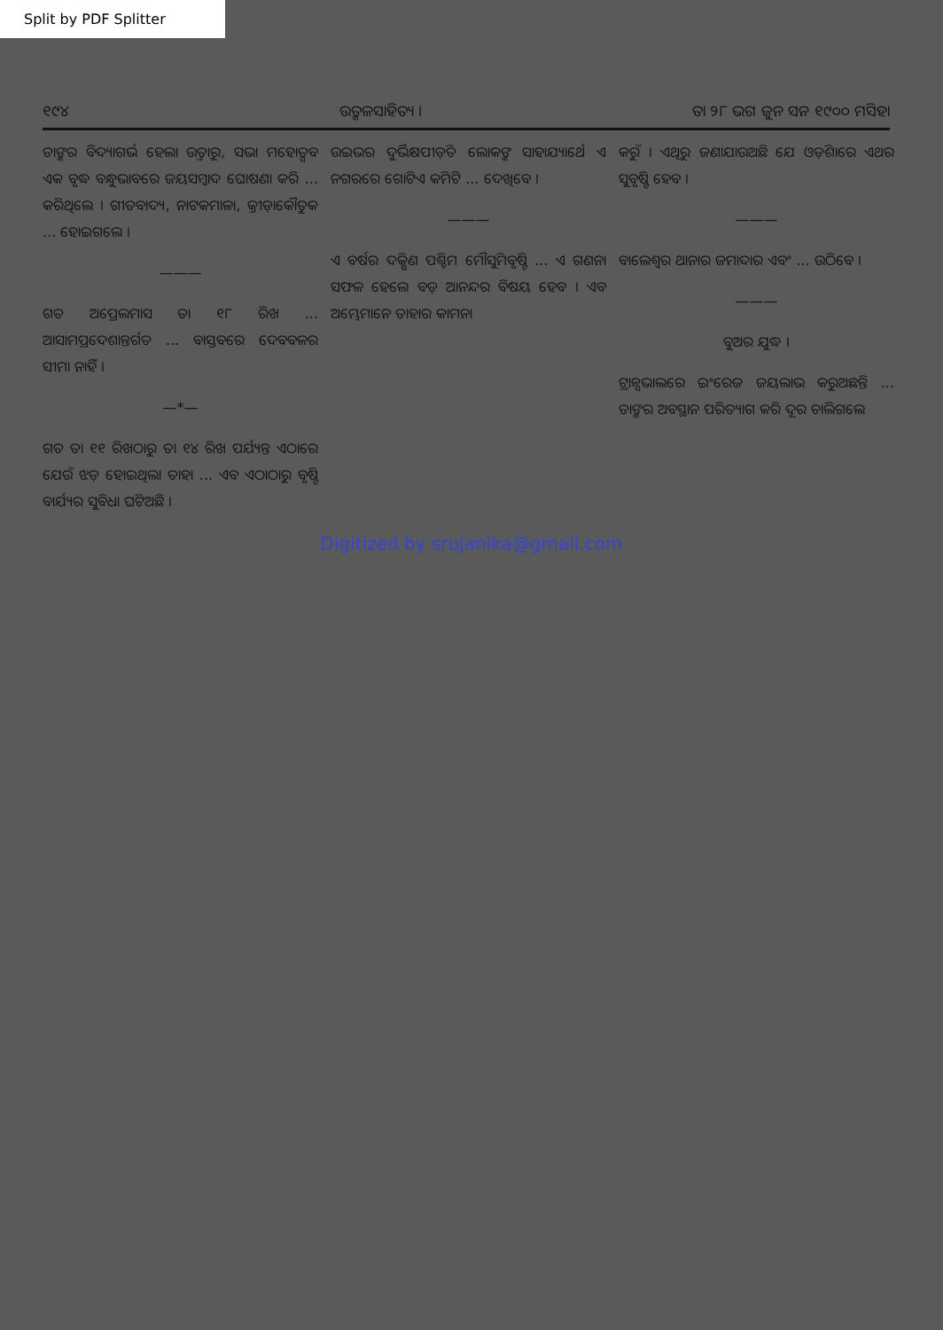Split by PDF Splitter
୧୯୪ ଉତ୍କଳସାହିତ୍ୟ । ତା ୨୮ ଭଗ ଜୁନ ସନ ୧୯୦୦ ମସିହା
ତାଙ୍କର ବିଦ୍ୟାଗର୍ଭ ହେଲା ଉତ୍ତାରୁ, ସଭା ମହୋତ୍ସବ ଏକ ବୃଦ୍ଧ ବନ୍ଧୁଭାବରେ ଜୟସମ୍ବାଦ ଘୋଷଣା କରି ... କରିଥିଲେ । ଗୀତବାଦ୍ୟ, ନାଟକମାଳା, କ୍ରୀଡ଼ାକୌତୁକ ... ହୋଇଗଲେ ।
———
ଗତ ଅପ୍ରେଲମାସ ତା ୧୮ ରିଖ ... ଆସାମପ୍ରଦେଶାନ୍ତର୍ଗତ ... ବାସ୍ତବରେ ଦେବବଳର ସୀମା ନାହିଁ ।
—*—
ଗତ ତା ୧୧ ରିଖଠାରୁ ତା ୧୪ ରିଖ ପର୍ଯ୍ୟନ୍ତ ଏଠାରେ ଯେଉଁ ଝଡ଼ ହୋଇଥିଲା ତାହା ... ଏବ ଏଠାଠାରୁ ବୃଷ୍ଟି ବାର୍ଯ୍ୟର ସୁବିଧା ଘଟିଅଛି ।
ଉଇଭର ଦୁର୍ଭିକ୍ଷପୀଡ଼ିତ ଲୋକଙ୍କ ସାହାଯ୍ୟାର୍ଥେ ଏ ନଗରରେ ଗୋଟିଏ କମିଟି ... ଦେଖିବେ ।
———
ଏ ବର୍ଷର ଦକ୍ଷିଣ ପଶ୍ଚିମ ମୌସୁମିବୃଷ୍ଟି ... ଏ ଗଣନା ସଫଳ ହେଲେ ବଡ଼ ଆନନ୍ଦର ବିଷୟ ହେବ । ଏବ ଅମ୍ଭେମାନେ ତାହାର କାମନା
କରୁଁ । ଏଥିରୁ ଜଣାଯାଉଅଛି ଯେ ଓଡ଼ିଶାରେ ଏଥର ସୁବୃଷ୍ଟି ହେବ ।
———
ବାଲେଶ୍ୱର ଥାନାର ଜମାଦାର ଏବଂ ... ଉଠିବେ ।
———
ବୁଅର ଯୁଦ୍ଧ ।
ଟ୍ରାନ୍ସଭାଲରେ ଇଂରେଜ ଜୟଲାଭ କରୁଅଛନ୍ତି ... ତାଙ୍କର ଅବସ୍ଥାନ ପରିତ୍ୟାଗ କରି ଦୂର ଚାଲିଗଲେ
Digitized by srujanika@gmail.com